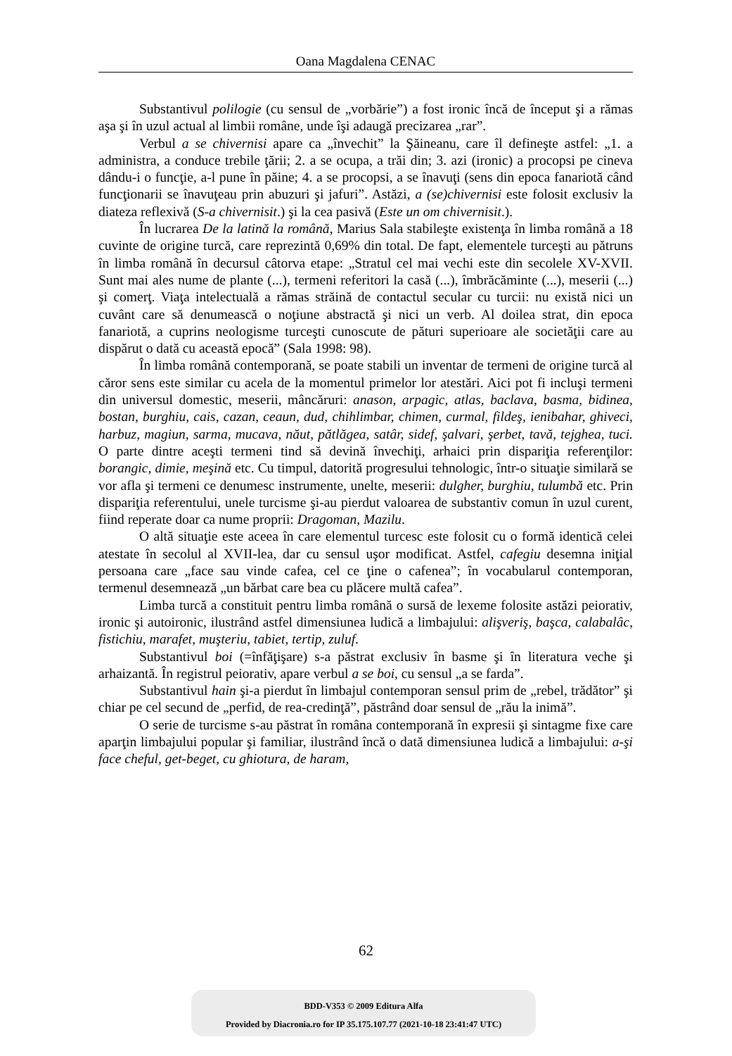Oana Magdalena CENAC
Substantivul polilogie (cu sensul de „vorbărie”) a fost ironic încă de început şi a rămas aşa şi în uzul actual al limbii române, unde îşi adaugă precizarea „rar”.
Verbul a se chivernisi apare ca „învechit” la Şăineanu, care îl defineşte astfel: „1. a administra, a conduce trebile ţării; 2. a se ocupa, a trăi din; 3. azi (ironic) a procopsi pe cineva dându-i o funcţie, a-l pune în păine; 4. a se procopsi, a se înavuţi (sens din epoca fanariotă când funcţionarii se înavuţeau prin abuzuri şi jafuri”. Astăzi, a (se)chivernisi este folosit exclusiv la diateza reflexivă (S-a chivernisit.) şi la cea pasivă (Este un om chivernisit.).
În lucrarea De la latină la română, Marius Sala stabileşte existenţa în limba română a 18 cuvinte de origine turcă, care reprezintă 0,69% din total. De fapt, elementele turceşti au pătruns în limba română în decursul câtorva etape: „Stratul cel mai vechi este din secolele XV-XVII. Sunt mai ales nume de plante (...), termeni referitori la casă (...), îmbrăcăminte (...), meserii (...) şi comerţ. Viaţa intelectuală a rămas străină de contactul secular cu turcii: nu există nici un cuvânt care să denumească o noţiune abstractă şi nici un verb. Al doilea strat, din epoca fanariotă, a cuprins neologisme turceşti cunoscute de pături superioare ale societăţii care au dispărut o dată cu această epocă” (Sala 1998: 98).
În limba română contemporană, se poate stabili un inventar de termeni de origine turcă al căror sens este similar cu acela de la momentul primelor lor atestări. Aici pot fi incluşi termeni din universul domestic, meserii, mâncăruri: anason, arpagic, atlas, baclava, basma, bidinea, bostan, burghiu, cais, cazan, ceaun, dud, chihlimbar, chimen, curmal, fildeş, ienibahar, ghiveci, harbuz, magiun, sarma, mucava, năut, pătlăgea, satâr, sidef, şalvari, şerbet, tavă, tejghea, tuci. O parte dintre aceşti termeni tind să devină învechiţi, arhaici prin dispariţia referenţilor: borangic, dimie, meşină etc. Cu timpul, datorită progresului tehnologic, într-o situaţie similară se vor afla şi termeni ce denumesc instrumente, unelte, meserii: dulgher, burghiu, tulumbă etc. Prin dispariţia referentului, unele turcisme şi-au pierdut valoarea de substantiv comun în uzul curent, fiind reperate doar ca nume proprii: Dragoman, Mazilu.
O altă situaţie este aceea în care elementul turcesc este folosit cu o formă identică celei atestate în secolul al XVII-lea, dar cu sensul uşor modificat. Astfel, cafegiu desemna iniţial persoana care „face sau vinde cafea, cel ce ţine o cafenea”; în vocabularul contemporan, termenul desemnează „un bărbat care bea cu plăcere multă cafea”.
Limba turcă a constituit pentru limba română o sursă de lexeme folosite astăzi peiorativ, ironic şi autoironic, ilustrând astfel dimensiunea ludică a limbajului: alişveriş, başca, calabalâc, fistichiu, marafet, muşteriu, tabiet, tertip, zuluf.
Substantivul boi (=înfăţişare) s-a păstrat exclusiv în basme şi în literatura veche şi arhaizantă. În registrul peiorativ, apare verbul a se boi, cu sensul „a se farda”.
Substantivul hain şi-a pierdut în limbajul contemporan sensul prim de „rebel, trădător” şi chiar pe cel secund de „perfid, de rea-credinţă”, păstrând doar sensul de „rău la inimă”.
O serie de turcisme s-au păstrat în româna contemporană în expresii şi sintagme fixe care aparţin limbajului popular şi familiar, ilustrând încă o dată dimensiunea ludică a limbajului: a-şi face cheful, get-beget, cu ghiotura, de haram,
62
BDD-V353 © 2009 Editura Alfa
Provided by Diacronia.ro for IP 35.175.107.77 (2021-10-18 23:41:47 UTC)